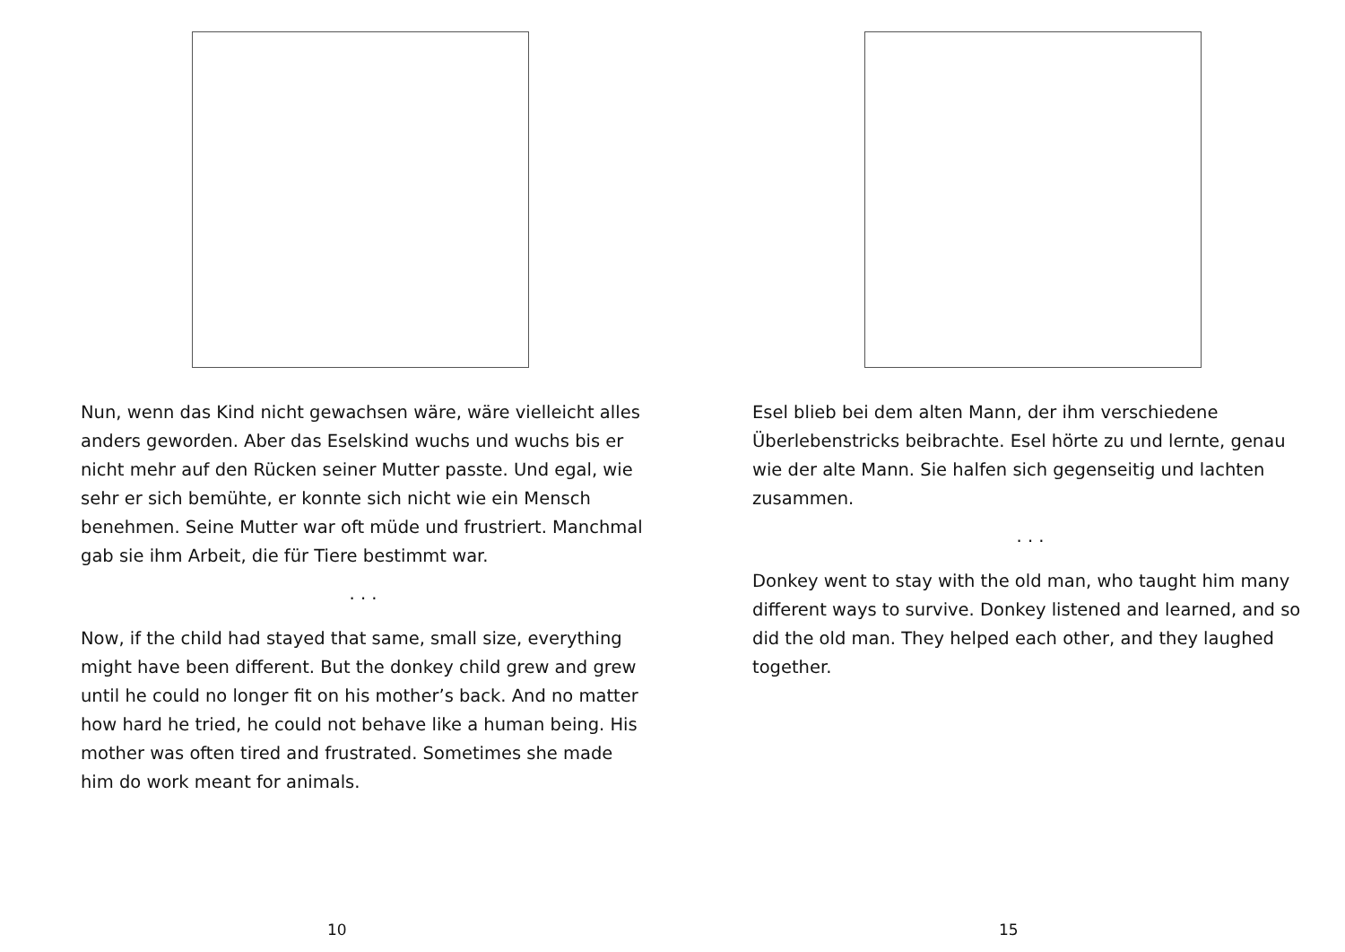Nun, wenn das Kind nicht gewachsen wäre, wäre vielleicht alles anders geworden. Aber das Eselskind wuchs und wuchs bis er nicht mehr auf den Rücken seiner Mutter passte. Und egal, wie sehr er sich bemühte, er konnte sich nicht wie ein Mensch benehmen. Seine Mutter war oft müde und frustriert. Manchmal gab sie ihm Arbeit, die für Tiere bestimmt war.
. . .
Now, if the child had stayed that same, small size, everything might have been different. But the donkey child grew and grew until he could no longer fit on his mother’s back. And no matter how hard he tried, he could not behave like a human being. His mother was often tired and frustrated. Sometimes she made him do work meant for animals.
10
Esel blieb bei dem alten Mann, der ihm verschiedene Überlebenstricks beibrachte. Esel hörte zu und lernte, genau wie der alte Mann. Sie halfen sich gegenseitig und lachten zusammen.
. . .
Donkey went to stay with the old man, who taught him many different ways to survive. Donkey listened and learned, and so did the old man. They helped each other, and they laughed together.
15